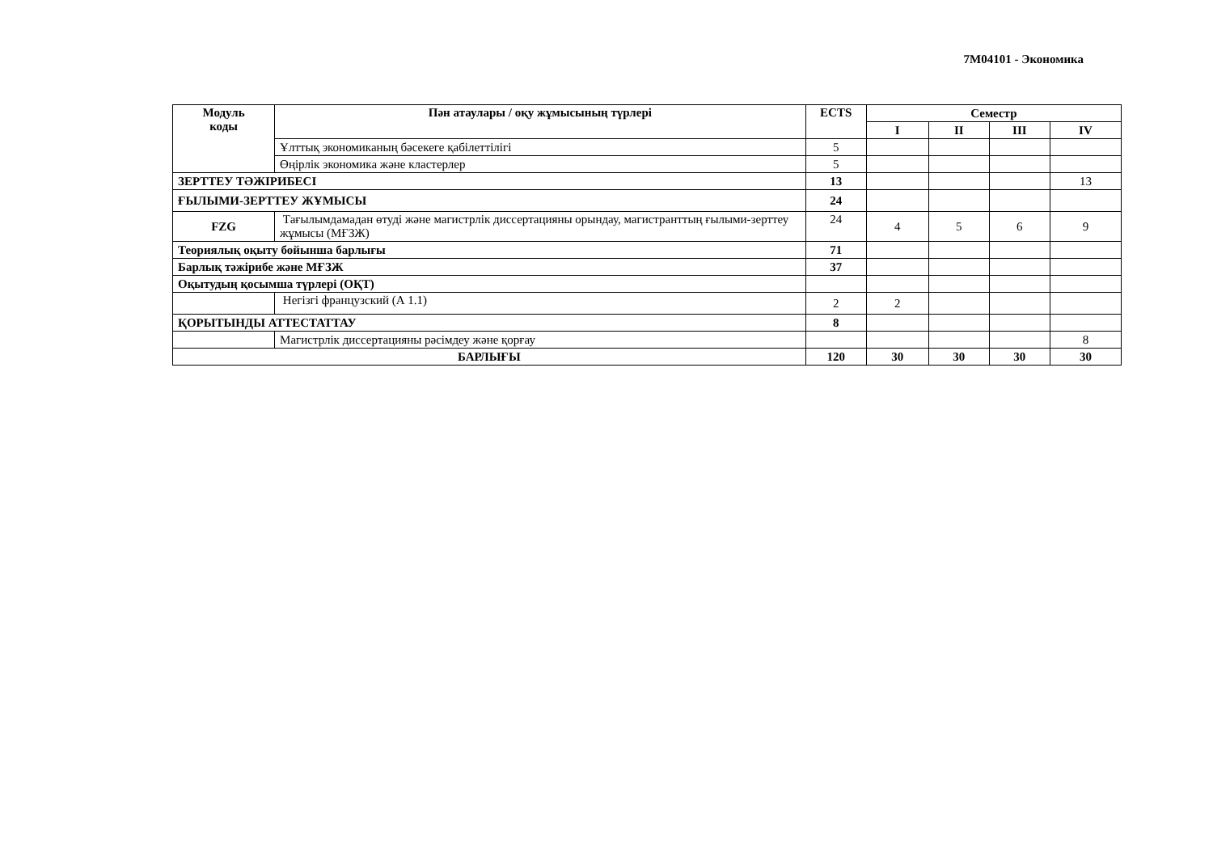7M04101 - Экономика
| Модуль коды | Пән атаулары / оқу жұмысының түрлері | ECTS | Семестр | | | |
| --- | --- | --- | --- | --- | --- | --- |
| | | | I | II | III | IV |
| | Ұлттық экономиканың бәсекеге қабілеттілігі | 5 | | | | |
| | Өңірлік экономика және кластерлер | 5 | | | | |
| ЗЕРТТЕУ ТӘЖІРИБЕСІ | | 13 | | | | 13 |
| ҒЫЛЫМИ-ЗЕРТТЕУ ЖҰМЫСЫ | | 24 | | | | |
| FZG | Тағылымдамадан өтуді және магистрлік диссертацияны орындау, магистранттың ғылыми-зерттеу жұмысы (МҒЗЖ) | 24 | 4 | 5 | 6 | 9 |
| Теориялық оқыту бойынша барлығы | | 71 | | | | |
| Барлық тәжірибе және МҒЗЖ | | 37 | | | | |
| Оқытудың қосымша түрлері (ОҚТ) | | | | | | |
| | Негізгі французский (А 1.1) | 2 | 2 | | | |
| ҚОРЫТЫНДЫ АТТЕСТАТТАУ | | 8 | | | | |
| | Магистрлік диссертацияны рәсімдеу және қорғау | | | | | 8 |
| БАРЛЫҒЫ | | 120 | 30 | 30 | 30 | 30 |